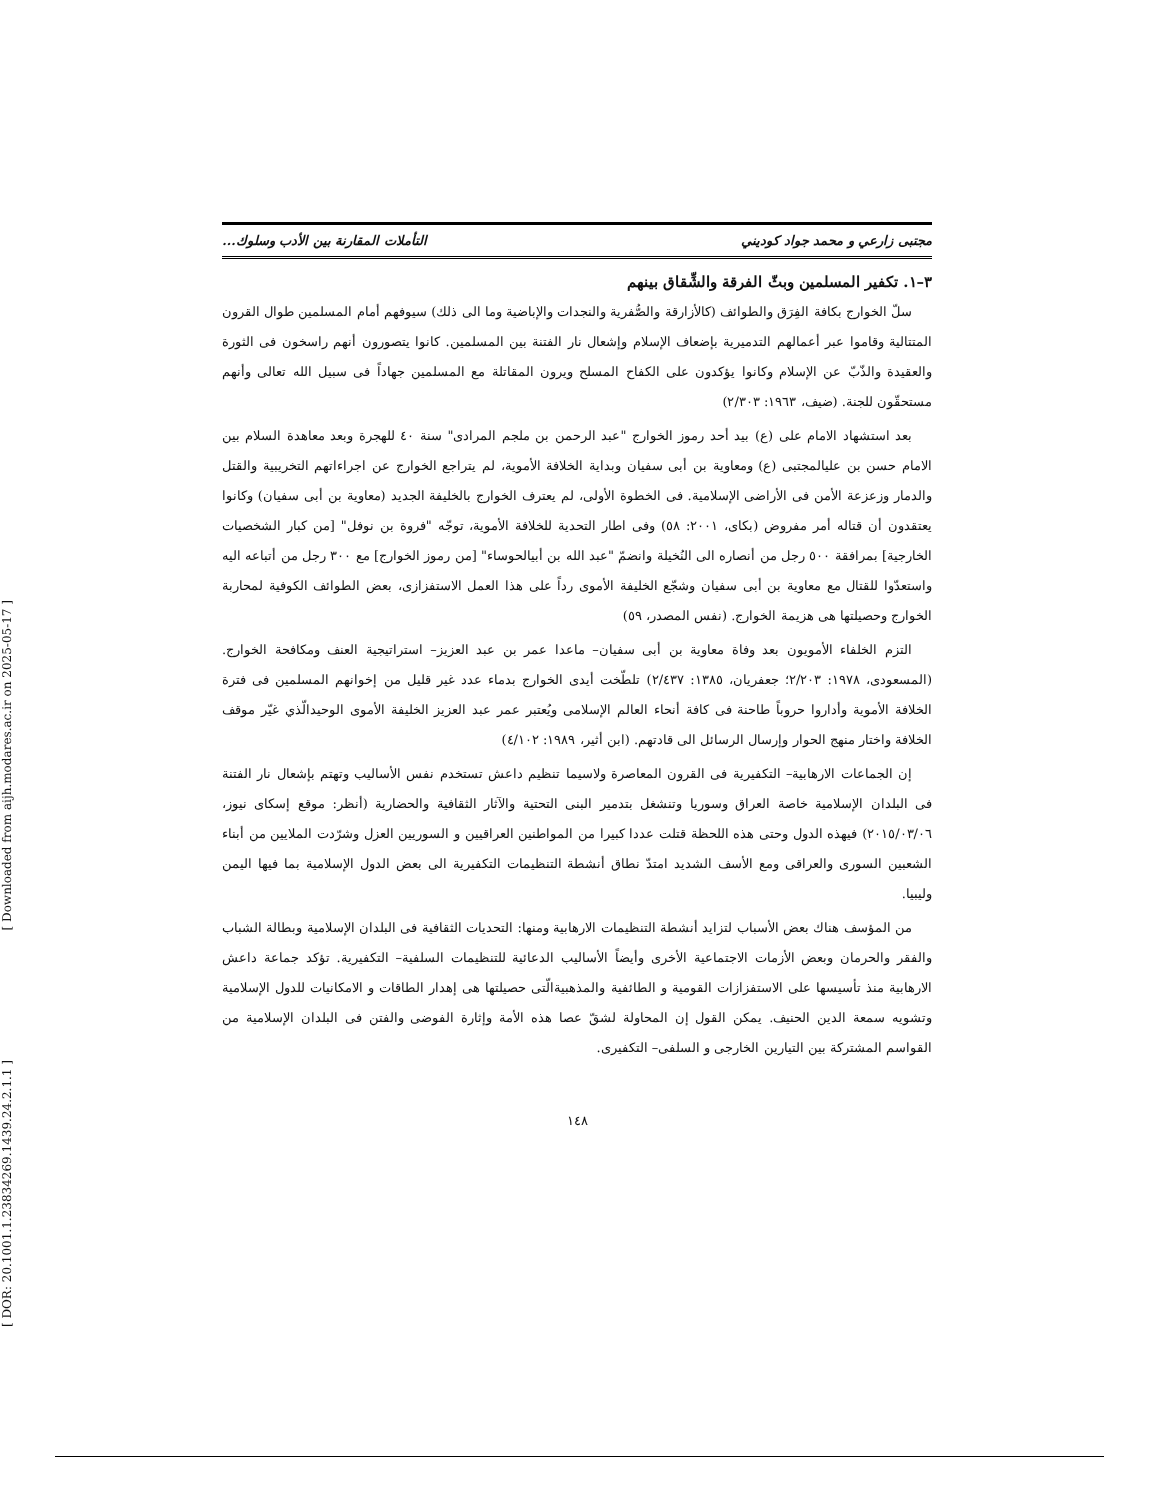[ Downloaded from aijh.modares.ac.ir on 2025-05-17 ]
[ DOR: 20.1001.1.23834269.1439.24.2.1.1 ]
مجتبى زارعي و محمد جواد كوديني التأملات المقارنة بين الأدب وسلوك...
٣–١. تكفير المسلمين وبثّ الفرقة والشِّقاق بينهم
سلّ الخوارج بكافة الفِرَق والطوائف (كالأزارقة والصُّفرية والنجدات والإباضية وما الى ذلك) سيوفهم أمام المسلمين طوال القرون المتتالية وقاموا عبر أعمالهم التدميرية بإضعاف الإسلام وإشعال نار الفتنة بين المسلمين. كانوا يتصورون أنهم راسخون فى الثورة والعقيدة والذّبّ عن الإسلام وكانوا يؤكدون على الكفاح المسلح ويرون المقاتلة مع المسلمين جهاداً فى سبيل الله تعالى وأنهم مستحقّون للجنة. (ضيف، ١٩٦٣: ٢/٣٠٣)
بعد استشهاد الامام على (ع) بيد أحد رموز الخوارج "عبد الرحمن بن ملجم المرادى" سنة ٤٠ للهجرة وبعد معاهدة السلام بين الامام حسن بن عليالمجتبى (ع) ومعاوية بن أبى سفيان وبداية الخلافة الأموية، لم يتراجع الخوارج عن اجراءاتهم التخريبية والقتل والدمار وزعزعة الأمن فى الأراضى الإسلامية. فى الخطوة الأولى، لم يعترف الخوارج بالخليفة الجديد (معاوية بن أبى سفيان) وكانوا يعتقدون أن قتاله أمر مفروض (بكاى، ٢٠٠١: ٥٨) وفى اطار التحدية للخلافة الأموية، توجّه "فروة بن نوفل" [من كبار الشخصيات الخارجية] بمرافقة ٥٠٠ رجل من أنصاره الى النُخيلة وانضمّ "عبد الله بن أبيالحوساء" [من رموز الخوارج] مع ٣٠٠ رجل من أتباعه اليه واستعدّوا للقتال مع معاوية بن أبى سفيان وشجّع الخليفة الأموى رداً على هذا العمل الاستفزازى، بعض الطوائف الكوفية لمحاربة الخوارج وحصيلتها هى هزيمة الخوارج. (نفس المصدر، ٥٩)
التزم الخلفاء الأمويون بعد وفاة معاوية بن أبى سفيان– ماعدا عمر بن عبد العزيز– استراتيجية العنف ومكافحة الخوارج. (المسعودى، ١٩٧٨: ٢/٢٠٣؛ جعفريان، ١٣٨٥: ٢/٤٣٧) تلطّخت أيدى الخوارج بدماء عدد غير قليل من إخوانهم المسلمين فى فترة الخلافة الأموية وأداروا حروباً طاحنة فى كافة أنحاء العالم الإسلامى ويُعتبر عمر عبد العزيز الخليفة الأموى الوحيدالّذي غيّر موقف الخلافة واختار منهج الحوار وإرسال الرسائل الى قادتهم. (ابن أثير، ١٩٨٩: ٤/١٠٢)
إن الجماعات الارهابية– التكفيرية فى القرون المعاصرة ولاسيما تنظيم داعش تستخدم نفس الأساليب وتهتم بإشعال نار الفتنة فى البلدان الإسلامية خاصة العراق وسوريا وتنشغل بتدمير البنى التحتية والآثار الثقافية والحضارية (أنظر: موقع إسكاى نيوز، ٢٠١٥/٠٣/٠٦) فيهذه الدول وحتى هذه اللحظة قتلت عددا كبيرا من المواطنين العراقيين و السوريين العزل وشرّدت الملايين من أبناء الشعبين السورى والعراقى ومع الأسف الشديد امتدّ نطاق أنشطة التنظيمات التكفيرية الى بعض الدول الإسلامية بما فيها اليمن وليبيا.
من المؤسف هناك بعض الأسباب لتزايد أنشطة التنظيمات الارهابية ومنها: التحديات الثقافية فى البلدان الإسلامية وبطالة الشباب والفقر والحرمان وبعض الأزمات الاجتماعية الأخرى وأيضاً الأساليب الدعائية للتنظيمات السلفية– التكفيرية. تؤكد جماعة داعش الارهابية منذ تأسيسها على الاستفزازات القومية و الطائفية والمذهبيةالّتى حصيلتها هى إهدار الطاقات و الامكانيات للدول الإسلامية وتشويه سمعة الدين الحنيف. يمكن القول إن المحاولة لشقّ عصا هذه الأمة وإثارة الفوضى والفتن فى البلدان الإسلامية من القواسم المشتركة بين التيارين الخارجى و السلفى– التكفيرى.
١٤٨